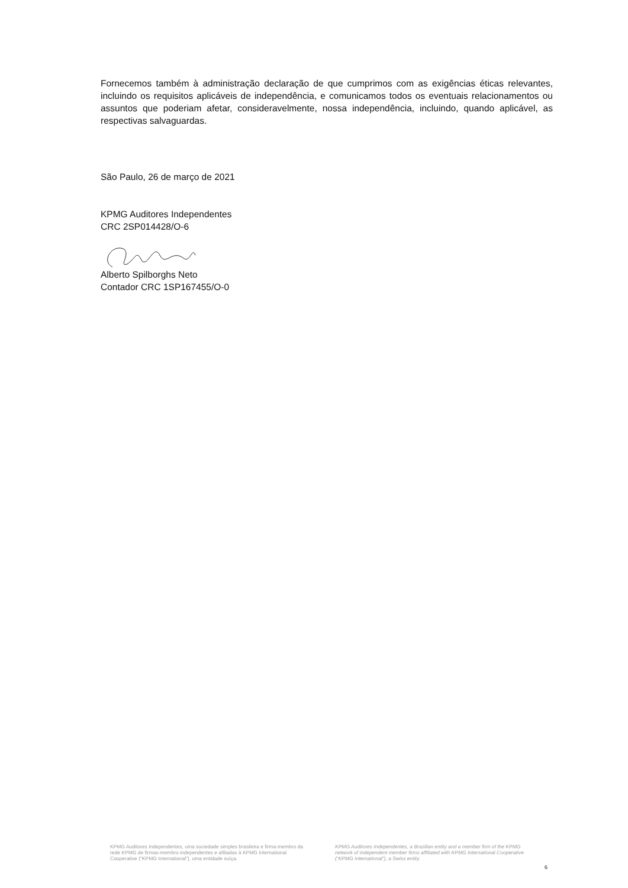Fornecemos também à administração declaração de que cumprimos com as exigências éticas relevantes, incluindo os requisitos aplicáveis de independência, e comunicamos todos os eventuais relacionamentos ou assuntos que poderiam afetar, consideravelmente, nossa independência, incluindo, quando aplicável, as respectivas salvaguardas.
São Paulo, 26 de março de 2021
KPMG Auditores Independentes
CRC 2SP014428/O-6
Alberto Spilborghs Neto
Contador CRC 1SP167455/O-0
KPMG Auditores Independentes, uma sociedade simples brasileira e firma-membro da rede KPMG de firmas-membro independentes e afiliadas à KPMG International Cooperative (“KPMG International”), uma entidade suíça.
KPMG Auditores Independentes, a Brazilian entity and a member firm of the KPMG network of independent member firms affiliated with KPMG International Cooperative (“KPMG International”), a Swiss entity.
6